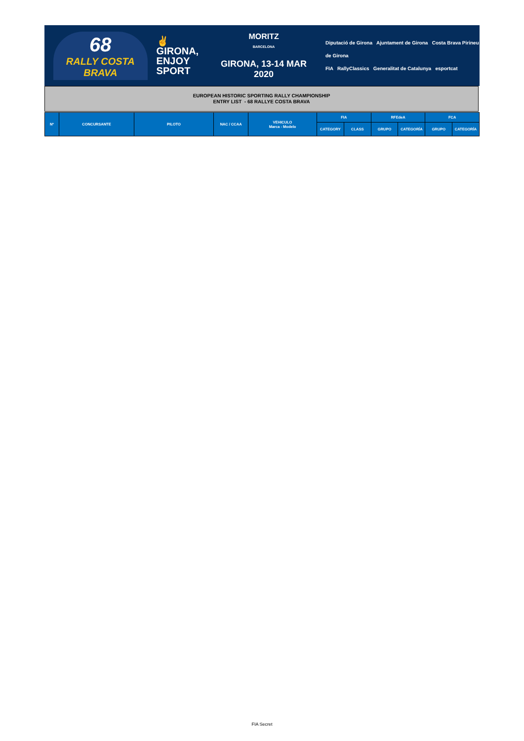68
RALLY COSTA BRAVA
✌ GIRONA,
ENJOY
SPORT
MORITZ
BARCELONA
GIRONA, 13-14 MAR 2020
Diputació de Girona Ajuntament de Girona Costa Brava Pirineu de Girona
FIA RallyClassics Generalitat de Catalunya esportcat
EUROPEAN HISTORIC SPORTING RALLY CHAMPIONSHIP
ENTRY LIST - 68 RALLYE COSTA BRAVA
| Nº | CONCURSANTE | PILOTO | NAC / CCAA | VEHICULO Marca - Modelo | FIA | | RFEdeA | | FCA | |
| --- | --- | --- | --- | --- | --- | --- | --- | --- | --- | --- |
| | | | | | CATEGORY | CLASS | GRUPO | CATEGORÍA | GRUPO | CATEGORÍA |
FIA Secret